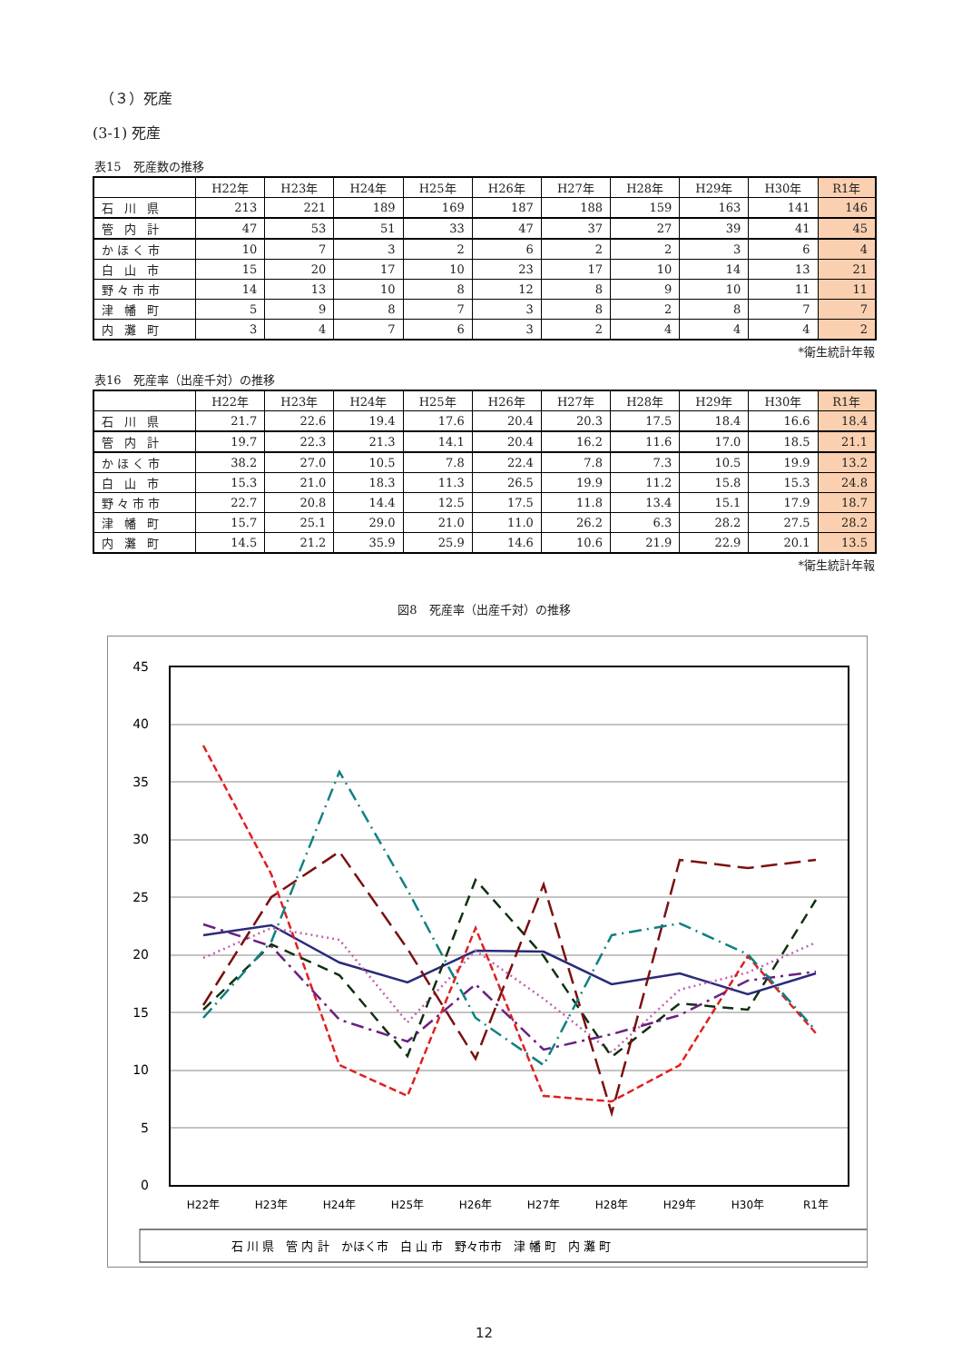（３）死産
(3-1) 死産
表15　死産数の推移
| | H22年 | H23年 | H24年 | H25年 | H26年 | H27年 | H28年 | H29年 | H30年 | R1年 |
| --- | --- | --- | --- | --- | --- | --- | --- | --- | --- | --- |
| 石 川 県 | 213 | 221 | 189 | 169 | 187 | 188 | 159 | 163 | 141 | 146 |
| 管 内 計 | 47 | 53 | 51 | 33 | 47 | 37 | 27 | 39 | 41 | 45 |
| かほく市 | 10 | 7 | 3 | 2 | 6 | 2 | 2 | 3 | 6 | 4 |
| 白 山 市 | 15 | 20 | 17 | 10 | 23 | 17 | 10 | 14 | 13 | 21 |
| 野々市市 | 14 | 13 | 10 | 8 | 12 | 8 | 9 | 10 | 11 | 11 |
| 津 幡 町 | 5 | 9 | 8 | 7 | 3 | 8 | 2 | 8 | 7 | 7 |
| 内 灘 町 | 3 | 4 | 7 | 6 | 3 | 2 | 4 | 4 | 4 | 2 |
*衛生統計年報
表16　死産率（出産千対）の推移
| | H22年 | H23年 | H24年 | H25年 | H26年 | H27年 | H28年 | H29年 | H30年 | R1年 |
| --- | --- | --- | --- | --- | --- | --- | --- | --- | --- | --- |
| 石 川 県 | 21.7 | 22.6 | 19.4 | 17.6 | 20.4 | 20.3 | 17.5 | 18.4 | 16.6 | 18.4 |
| 管 内 計 | 19.7 | 22.3 | 21.3 | 14.1 | 20.4 | 16.2 | 11.6 | 17.0 | 18.5 | 21.1 |
| かほく市 | 38.2 | 27.0 | 10.5 | 7.8 | 22.4 | 7.8 | 7.3 | 10.5 | 19.9 | 13.2 |
| 白 山 市 | 15.3 | 21.0 | 18.3 | 11.3 | 26.5 | 19.9 | 11.2 | 15.8 | 15.3 | 24.8 |
| 野々市市 | 22.7 | 20.8 | 14.4 | 12.5 | 17.5 | 11.8 | 13.4 | 15.1 | 17.9 | 18.7 |
| 津 幡 町 | 15.7 | 25.1 | 29.0 | 21.0 | 11.0 | 26.2 | 6.3 | 28.2 | 27.5 | 28.2 |
| 内 灘 町 | 14.5 | 21.2 | 35.9 | 25.9 | 14.6 | 10.6 | 21.9 | 22.9 | 20.1 | 13.5 |
*衛生統計年報
図8　死産率（出産千対）の推移
45
40
35
30
25
20
15
10
5
0
H22年
H23年
H24年
H25年
H26年
H27年
H28年
H29年
H30年
R1年
石 川 県　管 内 計　かほく市　白 山 市　野々市市　津 幡 町　内 灘 町
12